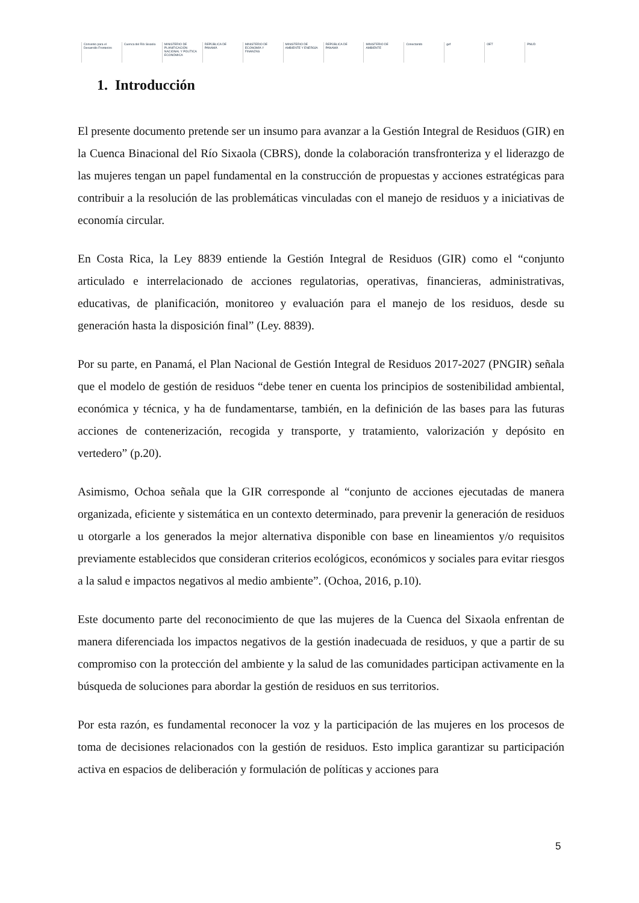Convenio para el Desarrollo Fronterizo
Cuenca del Río Sixaola
MINISTERIO DE PLANIFICACIÓN NACIONAL Y POLÍTICA ECONÓMICA
REPÚBLICA DE PANAMÁ
MINISTERIO DE ECONOMÍA Y FINANZAS
MINISTERIO DE AMBIENTE Y ENERGÍA
REPÚBLICA DE PANAMÁ MINISTERIO DE AMBIENTE Conectando gef OET PNUD
1. Introducción
El presente documento pretende ser un insumo para avanzar a la Gestión Integral de Residuos (GIR) en la Cuenca Binacional del Río Sixaola (CBRS), donde la colaboración transfronteriza y el liderazgo de las mujeres tengan un papel fundamental en la construcción de propuestas y acciones estratégicas para contribuir a la resolución de las problemáticas vinculadas con el manejo de residuos y a iniciativas de economía circular.
En Costa Rica, la Ley 8839 entiende la Gestión Integral de Residuos (GIR) como el “conjunto articulado e interrelacionado de acciones regulatorias, operativas, financieras, administrativas, educativas, de planificación, monitoreo y evaluación para el manejo de los residuos, desde su generación hasta la disposición final” (Ley. 8839).
Por su parte, en Panamá, el Plan Nacional de Gestión Integral de Residuos 2017-2027 (PNGIR) señala que el modelo de gestión de residuos “debe tener en cuenta los principios de sostenibilidad ambiental, económica y técnica, y ha de fundamentarse, también, en la definición de las bases para las futuras acciones de contenerización, recogida y transporte, y tratamiento, valorización y depósito en vertedero” (p.20).
Asimismo, Ochoa señala que la GIR corresponde al “conjunto de acciones ejecutadas de manera organizada, eficiente y sistemática en un contexto determinado, para prevenir la generación de residuos u otorgarle a los generados la mejor alternativa disponible con base en lineamientos y/o requisitos previamente establecidos que consideran criterios ecológicos, económicos y sociales para evitar riesgos a la salud e impactos negativos al medio ambiente”. (Ochoa, 2016, p.10).
Este documento parte del reconocimiento de que las mujeres de la Cuenca del Sixaola enfrentan de manera diferenciada los impactos negativos de la gestión inadecuada de residuos, y que a partir de su compromiso con la protección del ambiente y la salud de las comunidades participan activamente en la búsqueda de soluciones para abordar la gestión de residuos en sus territorios.
Por esta razón, es fundamental reconocer la voz y la participación de las mujeres en los procesos de toma de decisiones relacionados con la gestión de residuos. Esto implica garantizar su participación activa en espacios de deliberación y formulación de políticas y acciones para
5